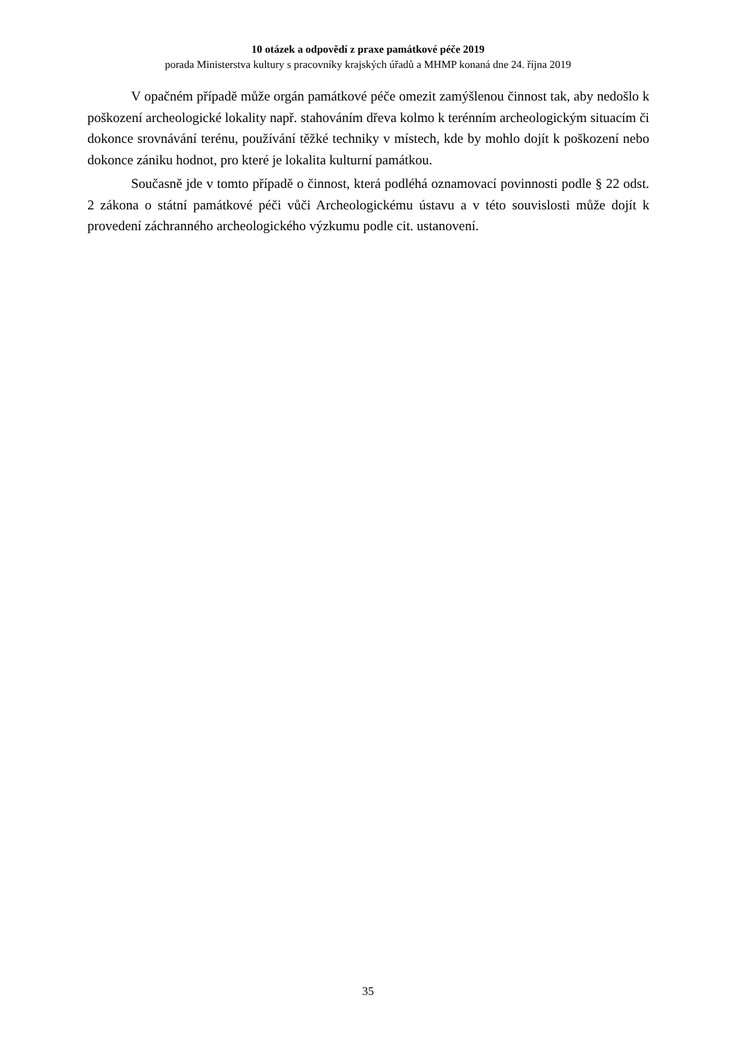10 otázek a odpovědí z praxe památkové péče 2019
porada Ministerstva kultury s pracovníky krajských úřadů a MHMP konaná dne 24. října 2019
V opačném případě může orgán památkové péče omezit zamýšlenou činnost tak, aby nedošlo k poškození archeologické lokality např. stahováním dřeva kolmo k terénním archeologickým situacím či dokonce srovnávání terénu, používání těžké techniky v místech, kde by mohlo dojít k poškození nebo dokonce zániku hodnot, pro které je lokalita kulturní památkou.
Současně jde v tomto případě o činnost, která podléhá oznamovací povinnosti podle § 22 odst. 2 zákona o státní památkové péči vůči Archeologickému ústavu a v této souvislosti může dojít k provedení záchranného archeologického výzkumu podle cit. ustanovení.
35